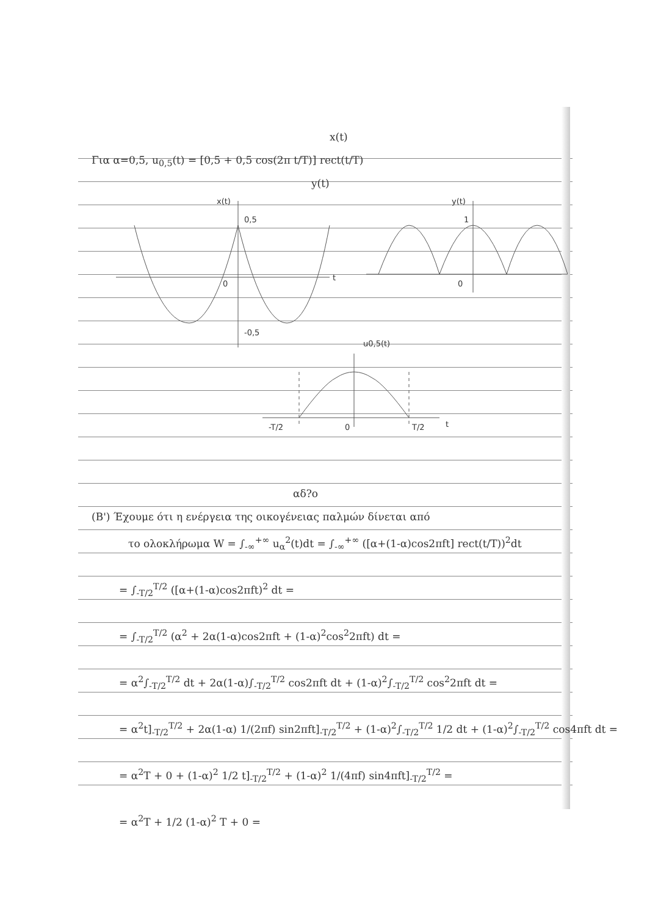x(t)
Για α=0,5, u<sub>0,5</sub>(t) = [0,5 + 0,5 cos(2π t/T)] rect(t/T)
y(t)
x(t)
0,5
0
t
-0,5
y(t)
1
0
u0,5(t)
-T/2
0
T/2
t
αδ?ο
(Β') Έχουμε ότι η ενέργεια της οικογένειας παλμών δίνεται από
το ολοκλήρωμα W = ∫<sub>-∞</sub><sup>+∞</sup> u<sub>α</sub><sup>2</sup>(t)dt = ∫<sub>-∞</sub><sup>+∞</sup> ([α+(1-α)cos2πft] rect(t/T))<sup>2</sup>dt
= ∫<sub>-T/2</sub><sup>T/2</sup> ([α+(1-α)cos2πft)<sup>2</sup> dt =
= ∫<sub>-T/2</sub><sup>T/2</sup> (α<sup>2</sup> + 2α(1-α)cos2πft + (1-α)<sup>2</sup>cos<sup>2</sup>2πft) dt =
= α<sup>2</sup>∫<sub>-T/2</sub><sup>T/2</sup> dt + 2α(1-α)∫<sub>-T/2</sub><sup>T/2</sup> cos2πft dt + (1-α)<sup>2</sup>∫<sub>-T/2</sub><sup>T/2</sup> cos<sup>2</sup>2πft dt =
= α<sup>2</sup>t]<sub>-T/2</sub><sup>T/2</sup> + 2α(1-α) 1/(2πf) sin2πft]<sub>-T/2</sub><sup>T/2</sup> + (1-α)<sup>2</sup>∫<sub>-T/2</sub><sup>T/2</sup> 1/2 dt + (1-α)<sup>2</sup>∫<sub>-T/2</sub><sup>T/2</sup> cos4πft dt =
= α<sup>2</sup>T + 0 + (1-α)<sup>2</sup> 1/2 t]<sub>-T/2</sub><sup>T/2</sup> + (1-α)<sup>2</sup> 1/(4πf) sin4πft]<sub>-T/2</sub><sup>T/2</sup> =
= α<sup>2</sup>T + 1/2 (1-α)<sup>2</sup> T + 0 =